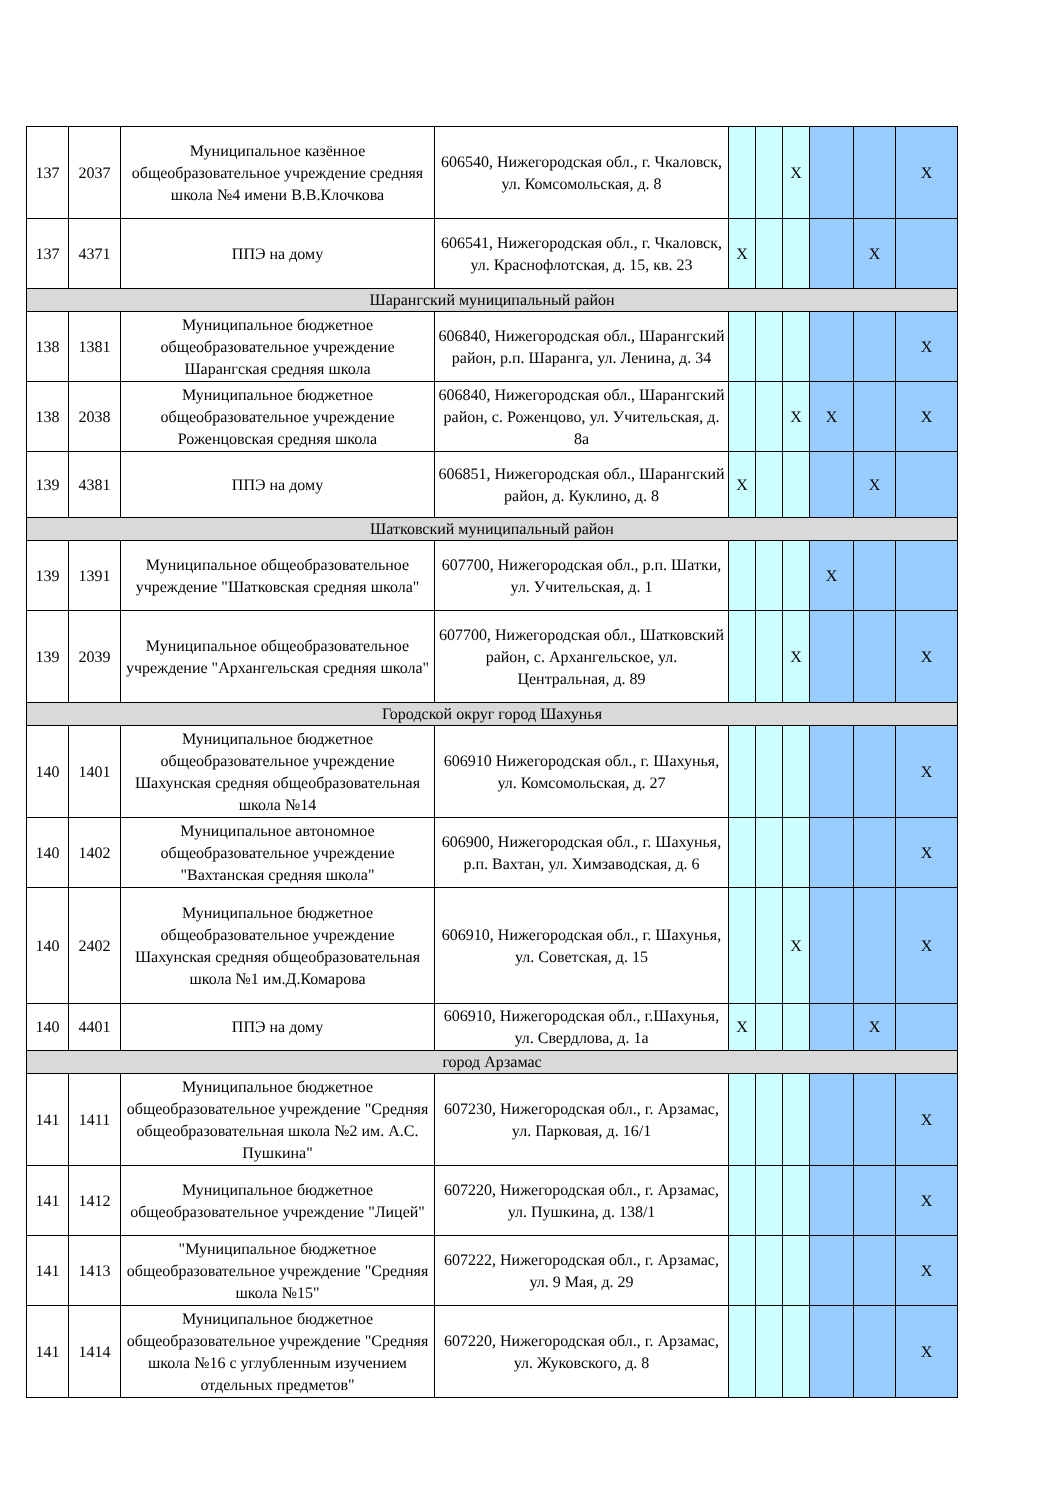| 137 | 2037 | Муниципальное казённое общеобразовательное учреждение средняя школа №4 имени В.В.Клочкова | 606540, Нижегородская обл., г. Чкаловск, ул. Комсомольская, д. 8 | | | X | | | X |
| 137 | 4371 | ППЭ на дому | 606541, Нижегородская обл., г. Чкаловск, ул. Краснофлотская, д. 15, кв. 23 | X | | | | X | |
| Шарангский муниципальный район | | | | | | | | | |
| 138 | 1381 | Муниципальное бюджетное общеобразовательное учреждение Шарангская средняя школа | 606840, Нижегородская обл., Шарангский район, р.п. Шаранга, ул. Ленина, д. 34 | | | | | | X |
| 138 | 2038 | Муниципальное бюджетное общеобразовательное учреждение Роженцовская средняя школа | 606840, Нижегородская обл., Шарангский район, с. Роженцово, ул. Учительская, д. 8а | | | X | X | | X |
| 139 | 4381 | ППЭ на дому | 606851, Нижегородская обл., Шарангский район, д. Куклино, д. 8 | X | | | | X | |
| Шатковский муниципальный район | | | | | | | | | |
| 139 | 1391 | Муниципальное общеобразовательное учреждение "Шатковская средняя школа" | 607700, Нижегородская обл., р.п. Шатки, ул. Учительская, д. 1 | | | | X | | |
| 139 | 2039 | Муниципальное общеобразовательное учреждение "Архангельская средняя школа" | 607700, Нижегородская обл., Шатковский район, с. Архангельское, ул. Центральная, д. 89 | | | X | | | X |
| Городской округ город Шахунья | | | | | | | | | |
| 140 | 1401 | Муниципальное бюджетное общеобразовательное учреждение Шахунская средняя общеобразовательная школа №14 | 606910 Нижегородская обл., г. Шахунья, ул. Комсомольская, д. 27 | | | | | | X |
| 140 | 1402 | Муниципальное автономное общеобразовательное учреждение "Вахтанская средняя школа" | 606900, Нижегородская обл., г. Шахунья, р.п. Вахтан, ул. Химзаводская, д. 6 | | | | | | X |
| 140 | 2402 | Муниципальное бюджетное общеобразовательное учреждение Шахунская средняя общеобразовательная школа №1 им.Д.Комарова | 606910, Нижегородская обл., г. Шахунья, ул. Советская, д. 15 | | | X | | | X |
| 140 | 4401 | ППЭ на дому | 606910, Нижегородская обл., г.Шахунья, ул. Свердлова, д. 1а | X | | | | X | |
| город Арзамас | | | | | | | | | |
| 141 | 1411 | Муниципальное бюджетное общеобразовательное учреждение "Средняя общеобразовательная школа №2 им. А.С. Пушкина" | 607230, Нижегородская обл., г. Арзамас, ул. Парковая, д. 16/1 | | | | | | X |
| 141 | 1412 | Муниципальное бюджетное общеобразовательное учреждение "Лицей" | 607220, Нижегородская обл., г. Арзамас, ул. Пушкина, д. 138/1 | | | | | | X |
| 141 | 1413 | "Муниципальное бюджетное общеобразовательное учреждение "Средняя школа №15" | 607222, Нижегородская обл., г. Арзамас, ул. 9 Мая, д. 29 | | | | | | X |
| 141 | 1414 | Муниципальное бюджетное общеобразовательное учреждение "Средняя школа №16 с углубленным изучением отдельных предметов" | 607220, Нижегородская обл., г. Арзамас, ул. Жуковского, д. 8 | | | | | | X |